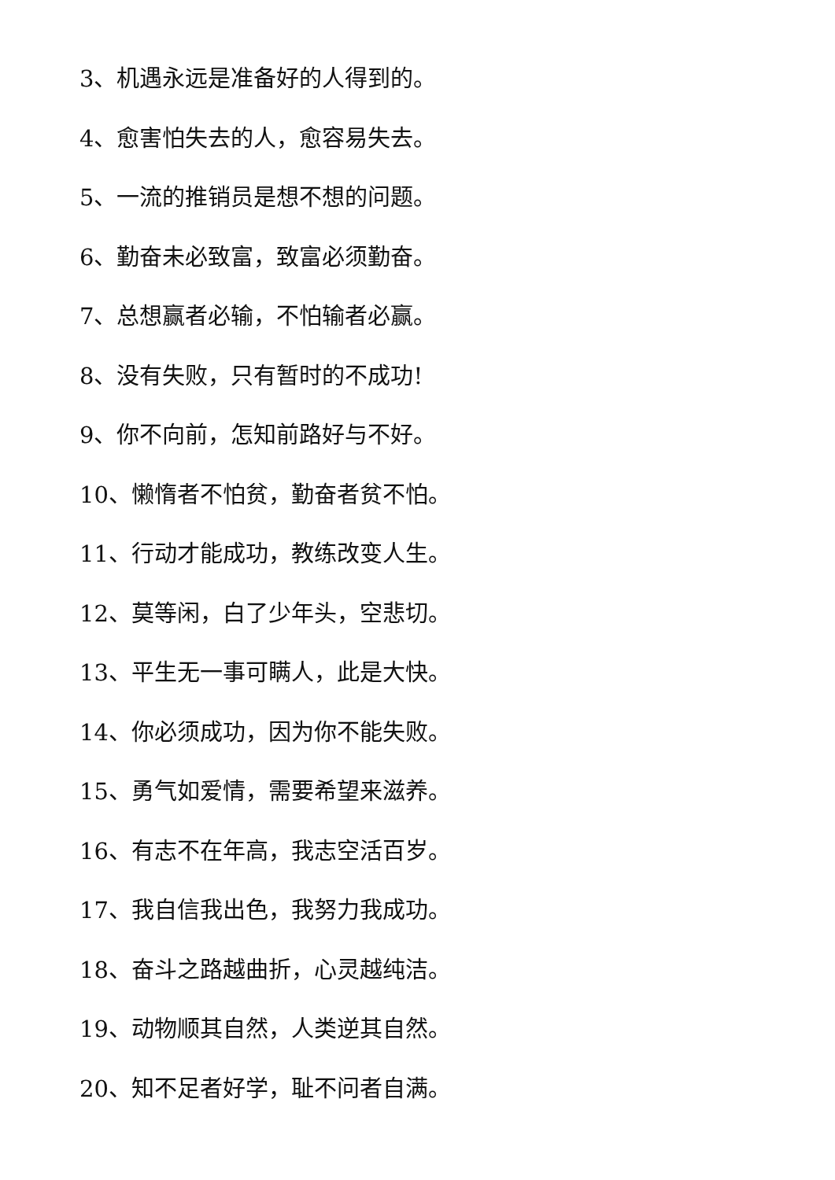3、机遇永远是准备好的人得到的。
4、愈害怕失去的人，愈容易失去。
5、一流的推销员是想不想的问题。
6、勤奋未必致富，致富必须勤奋。
7、总想赢者必输，不怕输者必赢。
8、没有失败，只有暂时的不成功!
9、你不向前，怎知前路好与不好。
10、懒惰者不怕贫，勤奋者贫不怕。
11、行动才能成功，教练改变人生。
12、莫等闲，白了少年头，空悲切。
13、平生无一事可瞒人，此是大快。
14、你必须成功，因为你不能失败。
15、勇气如爱情，需要希望来滋养。
16、有志不在年高，我志空活百岁。
17、我自信我出色，我努力我成功。
18、奋斗之路越曲折，心灵越纯洁。
19、动物顺其自然，人类逆其自然。
20、知不足者好学，耻不问者自满。